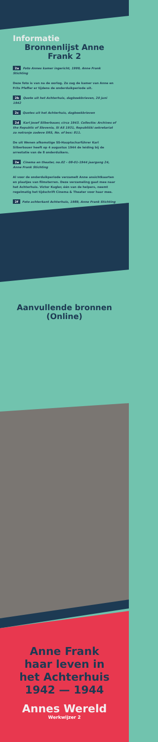Informatie
Bronnenlijst Anne Frank 2
2a Foto Annes kamer ingericht, 1999, Anne Frank Stichting
Deze foto is van na de oorlog. Zo zag de kamer van Anne en Frits Pfeffer er tijdens de onderduikperiode uit.
2b Quote uit het Achterhuis, dagboekbrieven, 20 juni 1942
2c Quotes uit het Achterhuis, dagboekbrieven
2d Karl Josef Silberbauer, circa 1943. Collectie: Archives of the Republic of Slovenia, SI AS 1931, Republiški sekretariat za notranje zadeve SRS, No. of box: 811.
De uit Wenen afkomstige SS-Hauptscharführer Karl Silberbauer heeft op 4 augustus 1944 de leiding bij de arrestatie van de 8 onderduikers.
2e Cinema en theater, no.02 - 08-01-1944 jaargang 24, Anne Frank Stichting
Al voor de onderduikperiode verzamelt Anne ansichtkaarten en plaatjes van filmsterren. Deze verzameling gaat mee naar het Achterhuis. Victor Kugler, één van de helpers, neemt regelmatig het tijdschrift Cinema & Theater voor haar mee.
2f Foto achterkant Achterhuis, 1989, Anne Frank Stichting
Aanvullende bronnen (Online)
Anne Frank
haar leven in
het Achterhuis
1942 — 1944
Annes Wereld
Werkwijzer 2